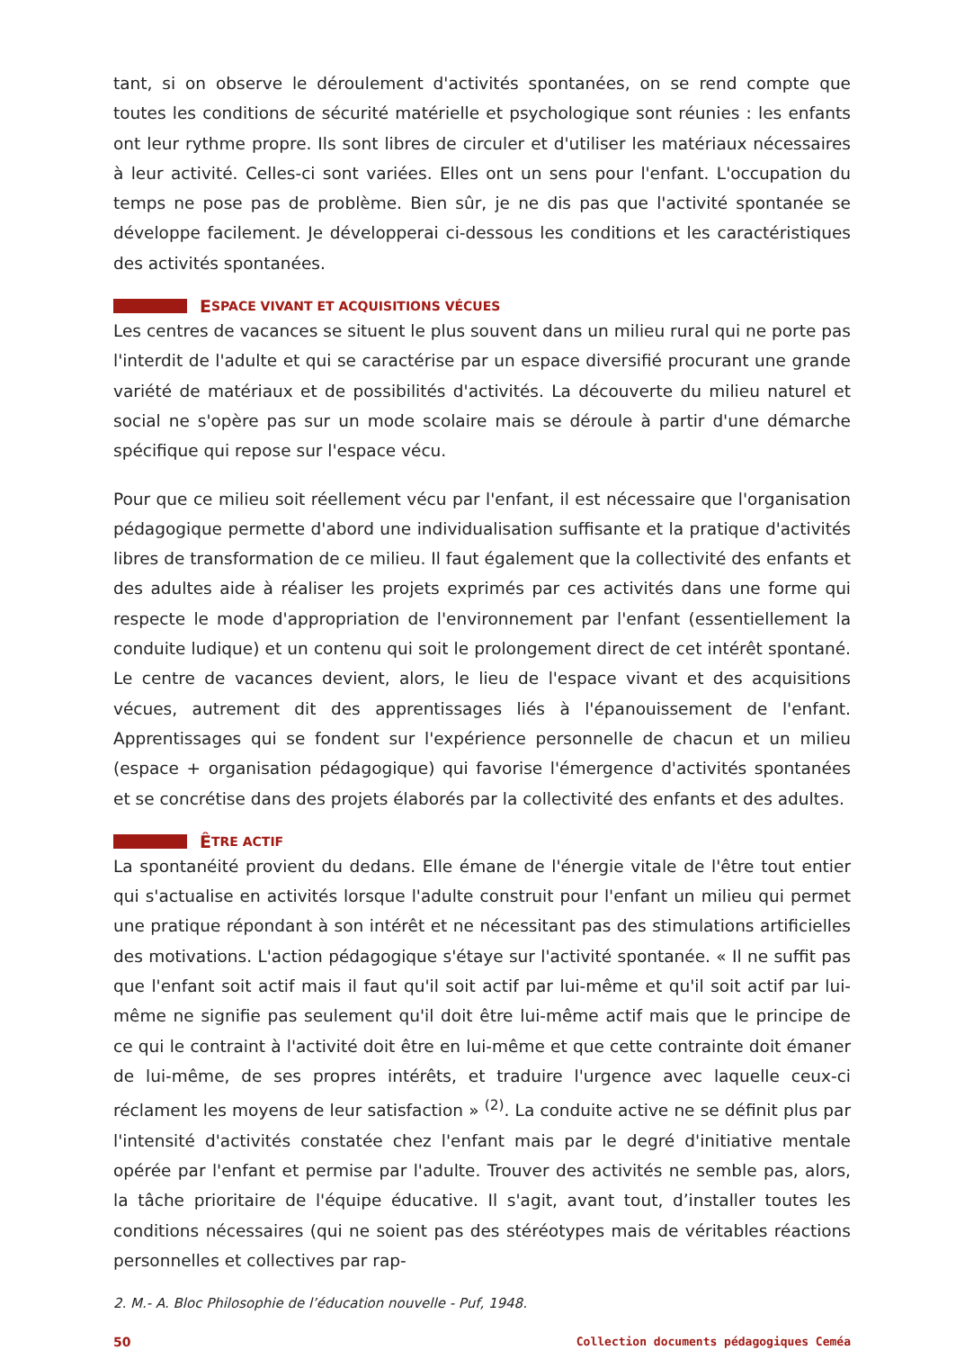tant, si on observe le déroulement d'activités spontanées, on se rend compte que toutes les conditions de sécurité matérielle et psychologique sont réunies : les enfants ont leur rythme propre. Ils sont libres de circuler et d'utiliser les matériaux nécessaires à leur activité. Celles-ci sont variées. Elles ont un sens pour l'enfant. L'occupation du temps ne pose pas de problème. Bien sûr, je ne dis pas que l'activité spontanée se développe facilement. Je développerai ci-dessous les conditions et les caractéristiques des activités spontanées.
E SPACE VIVANT ET ACQUISITIONS VÉCUES
Les centres de vacances se situent le plus souvent dans un milieu rural qui ne porte pas l'interdit de l'adulte et qui se caractérise par un espace diversifié procurant une grande variété de matériaux et de possibilités d'activités. La découverte du milieu naturel et social ne s'opère pas sur un mode scolaire mais se déroule à partir d'une démarche spécifique qui repose sur l'espace vécu.
Pour que ce milieu soit réellement vécu par l'enfant, il est nécessaire que l'organisation pédagogique permette d'abord une individualisation suffisante et la pratique d'activités libres de transformation de ce milieu. Il faut également que la collectivité des enfants et des adultes aide à réaliser les projets exprimés par ces activités dans une forme qui respecte le mode d'appropriation de l'environnement par l'enfant (essentiellement la conduite ludique) et un contenu qui soit le prolongement direct de cet intérêt spontané. Le centre de vacances devient, alors, le lieu de l'espace vivant et des acquisitions vécues, autrement dit des apprentissages liés à l'épanouissement de l'enfant. Apprentissages qui se fondent sur l'expérience personnelle de chacun et un milieu (espace + organisation pédagogique) qui favorise l'émergence d'activités spontanées et se concrétise dans des projets élaborés par la collectivité des enfants et des adultes.
Ê TRE ACTIF
La spontanéité provient du dedans. Elle émane de l'énergie vitale de l'être tout entier qui s'actualise en activités lorsque l'adulte construit pour l'enfant un milieu qui permet une pratique répondant à son intérêt et ne nécessitant pas des stimulations artificielles des motivations. L'action pédagogique s'étaye sur l'activité spontanée. « Il ne suffit pas que l'enfant soit actif mais il faut qu'il soit actif par lui-même et qu'il soit actif par lui-même ne signifie pas seulement qu'il doit être lui-même actif mais que le principe de ce qui le contraint à l'activité doit être en lui-même et que cette contrainte doit émaner de lui-même, de ses propres intérêts, et traduire l'urgence avec laquelle ceux-ci réclament les moyens de leur satisfaction » <sup>(2)</sup>. La conduite active ne se définit plus par l'intensité d'activités constatée chez l'enfant mais par le degré d'initiative mentale opérée par l'enfant et permise par l'adulte. Trouver des activités ne semble pas, alors, la tâche prioritaire de l'équipe éducative. Il s'agit, avant tout, d’installer toutes les conditions nécessaires (qui ne soient pas des stéréotypes mais de véritables réactions personnelles et collectives par rap-
2. M.- A. Bloc Philosophie de l’éducation nouvelle - Puf, 1948.
50 Collection documents pédagogiques Ceméa